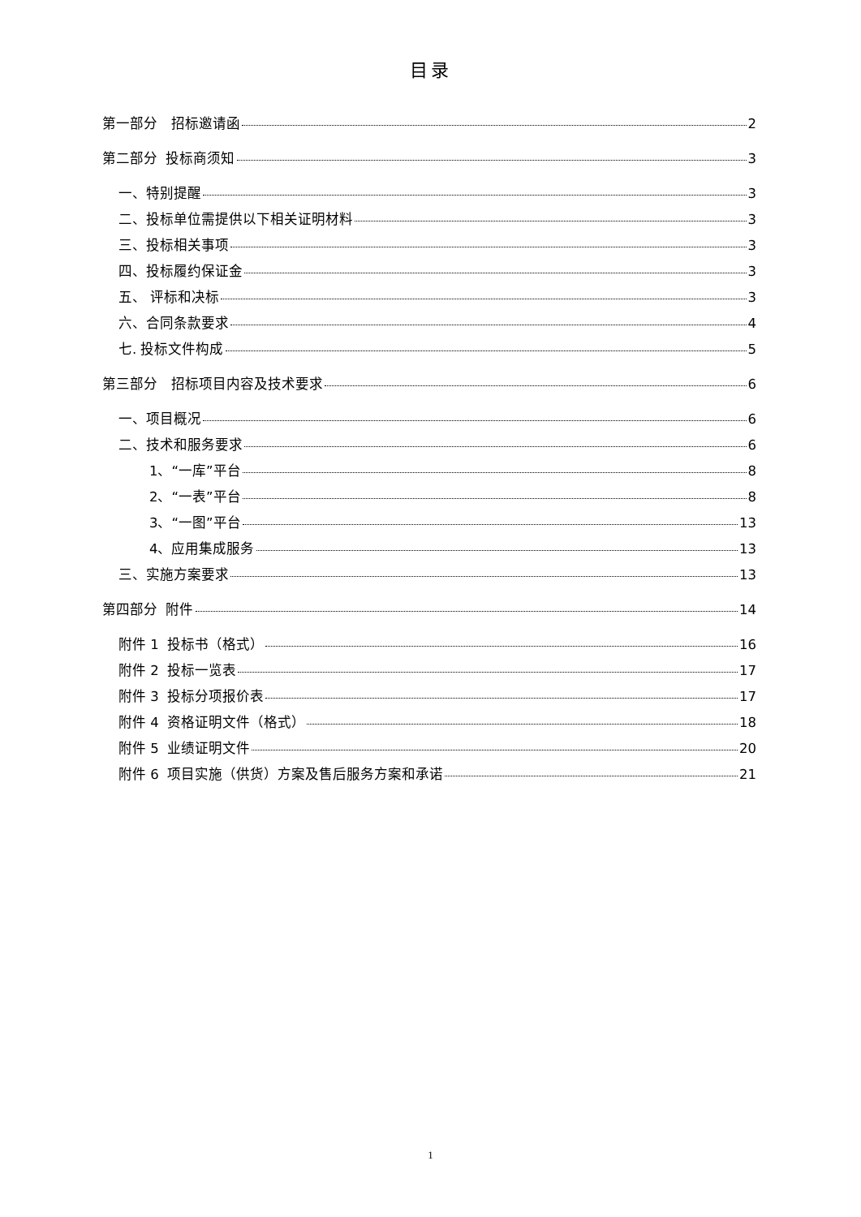目录
第一部分　招标邀请函 2
第二部分 投标商须知 3
一、特别提醒 3
二、投标单位需提供以下相关证明材料 3
三、投标相关事项 3
四、投标履约保证金 3
五、 评标和决标 3
六、合同条款要求 4
七. 投标文件构成 5
第三部分　招标项目内容及技术要求 6
一、项目概况 6
二、技术和服务要求 6
1、“一库”平台 8
2、“一表”平台 8
3、“一图”平台 13
4、应用集成服务 13
三、实施方案要求 13
第四部分 附件 14
附件 1 投标书（格式） 16
附件 2 投标一览表 17
附件 3 投标分项报价表 17
附件 4 资格证明文件（格式） 18
附件 5 业绩证明文件 20
附件 6 项目实施（供货）方案及售后服务方案和承诺 21
1